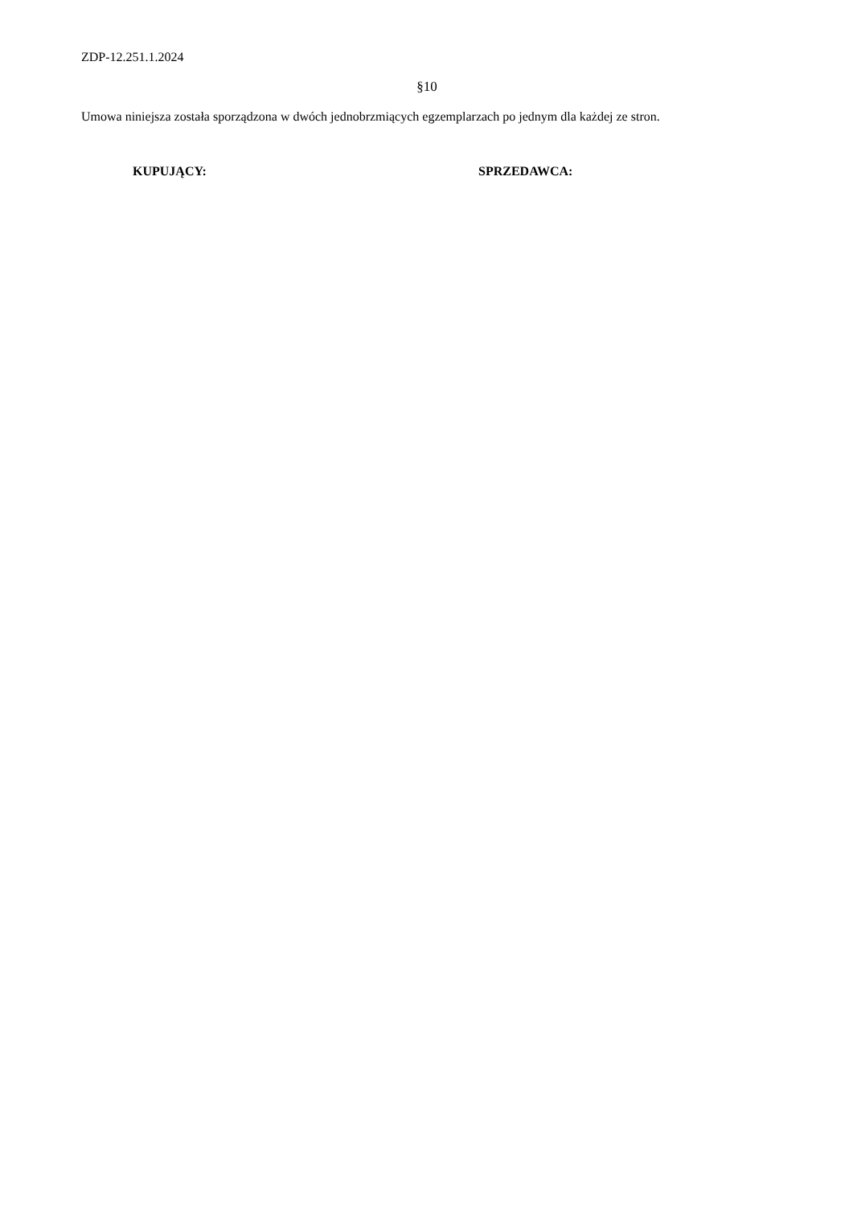ZDP-12.251.1.2024
§10
Umowa niniejsza została sporządzona w dwóch jednobrzmiących egzemplarzach po jednym dla każdej ze stron.
KUPUJĄCY: SPRZEDAWCA: